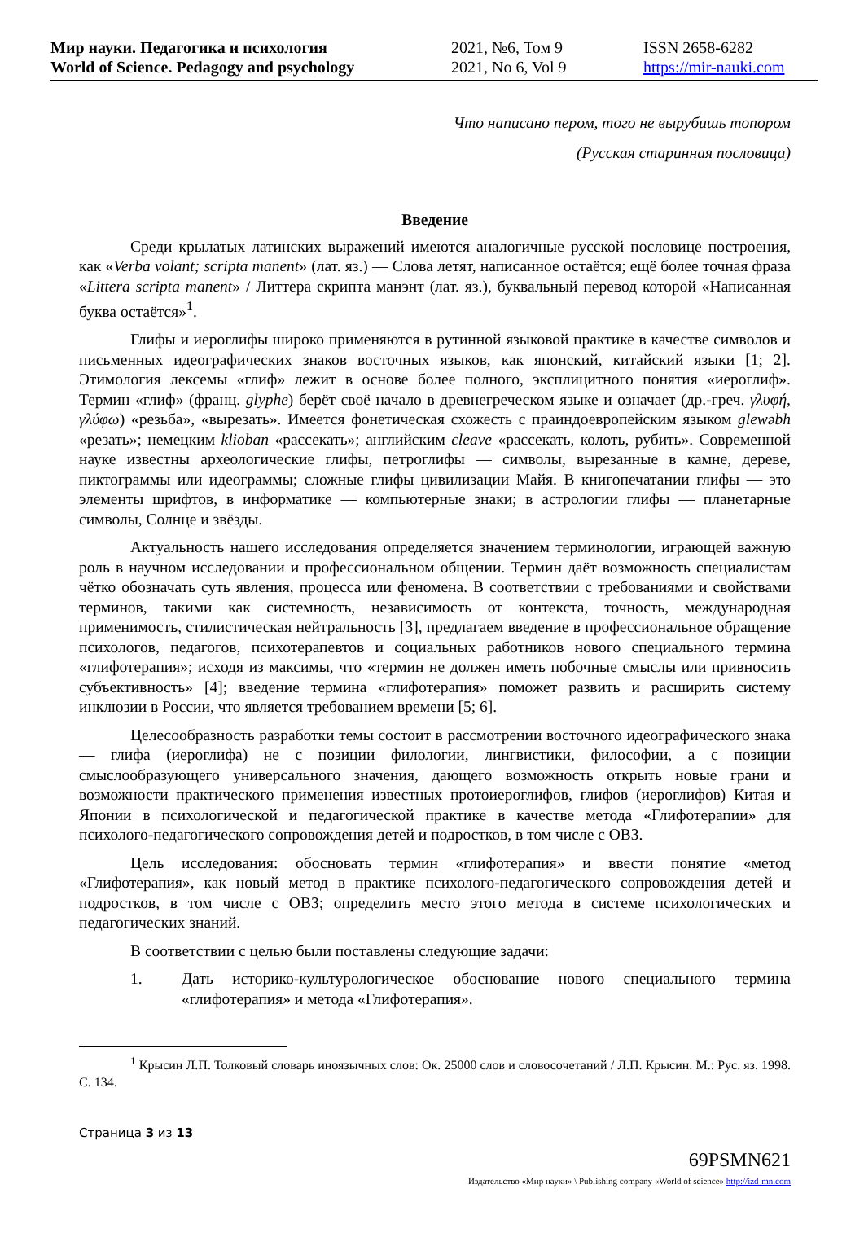Мир науки. Педагогика и психология
World of Science. Pedagogy and psychology
2021, №6, Том 9
2021, No 6, Vol 9
ISSN 2658-6282
https://mir-nauki.com
Что написано пером, того не вырубишь топором
(Русская старинная пословица)
Введение
Среди крылатых латинских выражений имеются аналогичные русской пословице построения, как «Verba volant; scripta manent» (лат. яз.) — Слова летят, написанное остаётся; ещё более точная фраза «Littera scripta manent» / Литтера скрипта манэнт (лат. яз.), буквальный перевод которой «Написанная буква остаётся»<sup>1</sup>.
Глифы и иероглифы широко применяются в рутинной языковой практике в качестве символов и письменных идеографических знаков восточных языков, как японский, китайский языки [1; 2]. Этимология лексемы «глиф» лежит в основе более полного, эксплицитного понятия «иероглиф». Термин «глиф» (франц. glyphe) берёт своё начало в древнегреческом языке и означает (др.-греч. γλυφή, γλύφω) «резьба», «вырезать». Имеется фонетическая схожесть с праиндоевропейским языком glewəbh «резать»; немецким klioban «рассекать»; английским cleave «рассекать, колоть, рубить». Современной науке известны археологические глифы, петроглифы — символы, вырезанные в камне, дереве, пиктограммы или идеограммы; сложные глифы цивилизации Майя. В книгопечатании глифы — это элементы шрифтов, в информатике — компьютерные знаки; в астрологии глифы — планетарные символы, Солнце и звёзды.
Актуальность нашего исследования определяется значением терминологии, играющей важную роль в научном исследовании и профессиональном общении. Термин даёт возможность специалистам чётко обозначать суть явления, процесса или феномена. В соответствии с требованиями и свойствами терминов, такими как системность, независимость от контекста, точность, международная применимость, стилистическая нейтральность [3], предлагаем введение в профессиональное обращение психологов, педагогов, психотерапевтов и социальных работников нового специального термина «глифотерапия»; исходя из максимы, что «термин не должен иметь побочные смыслы или привносить субъективность» [4]; введение термина «глифотерапия» поможет развить и расширить систему инклюзии в России, что является требованием времени [5; 6].
Целесообразность разработки темы состоит в рассмотрении восточного идеографического знака — глифа (иероглифа) не с позиции филологии, лингвистики, философии, а с позиции смыслообразующего универсального значения, дающего возможность открыть новые грани и возможности практического применения известных протоиероглифов, глифов (иероглифов) Китая и Японии в психологической и педагогической практике в качестве метода «Глифотерапии» для психолого-педагогического сопровождения детей и подростков, в том числе с ОВЗ.
Цель исследования: обосновать термин «глифотерапия» и ввести понятие «метод «Глифотерапия», как новый метод в практике психолого-педагогического сопровождения детей и подростков, в том числе с ОВЗ; определить место этого метода в системе психологических и педагогических знаний.
В соответствии с целью были поставлены следующие задачи:
1. Дать историко-культурологическое обоснование нового специального термина «глифотерапия» и метода «Глифотерапия».
<sup>1</sup> Крысин Л.П. Толковый словарь иноязычных слов: Ок. 25000 слов и словосочетаний / Л.П. Крысин. М.: Рус. яз. 1998. С. 134.
Страница 3 из 13
69PSMN621
Издательство «Мир науки» \ Publishing company «World of science» http://izd-mn.com